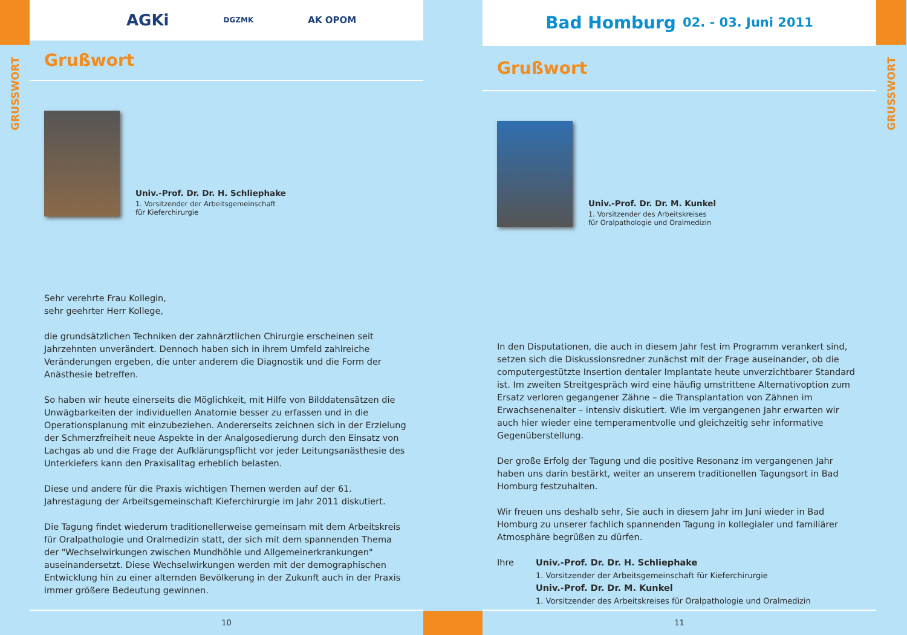GRUSSWORT
AGKi DGZMK AK OPOM
Grußwort
Univ.-Prof. Dr. Dr. H. Schliephake
1. Vorsitzender der Arbeitsgemeinschaft
für Kieferchirurgie
Sehr verehrte Frau Kollegin,
sehr geehrter Herr Kollege,
die grundsätzlichen Techniken der zahnärztlichen Chirurgie erscheinen seit Jahrzehnten unverändert. Dennoch haben sich in ihrem Umfeld zahlreiche Veränderungen ergeben, die unter anderem die Diagnostik und die Form der Anästhesie betreffen.
So haben wir heute einerseits die Möglichkeit, mit Hilfe von Bilddatensätzen die Unwägbarkeiten der individuellen Anatomie besser zu erfassen und in die Operationsplanung mit einzubeziehen. Andererseits zeichnen sich in der Erzielung der Schmerzfreiheit neue Aspekte in der Analgosedierung durch den Einsatz von Lachgas ab und die Frage der Aufklärungspflicht vor jeder Leitungsanästhesie des Unterkiefers kann den Praxisalltag erheblich belasten.
Diese und andere für die Praxis wichtigen Themen werden auf der 61. Jahrestagung der Arbeitsgemeinschaft Kieferchirurgie im Jahr 2011 diskutiert.
Die Tagung findet wiederum traditionellerweise gemeinsam mit dem Arbeitskreis für Oralpathologie und Oralmedizin statt, der sich mit dem spannenden Thema der "Wechselwirkungen zwischen Mundhöhle und Allgemeinerkrankungen" auseinandersetzt. Diese Wechselwirkungen werden mit der demographischen Entwicklung hin zu einer alternden Bevölkerung in der Zukunft auch in der Praxis immer größere Bedeutung gewinnen.
10
Bad Homburg 02. - 03. Juni 2011
Grußwort
Univ.-Prof. Dr. Dr. M. Kunkel
1. Vorsitzender des Arbeitskreises
für Oralpathologie und Oralmedizin
In den Disputationen, die auch in diesem Jahr fest im Programm verankert sind, setzen sich die Diskussionsredner zunächst mit der Frage auseinander, ob die computergestützte Insertion dentaler Implantate heute unverzichtbarer Standard ist. Im zweiten Streitgespräch wird eine häufig umstrittene Alternativoption zum Ersatz verloren gegangener Zähne – die Transplantation von Zähnen im Erwachsenenalter – intensiv diskutiert. Wie im vergangenen Jahr erwarten wir auch hier wieder eine temperamentvolle und gleichzeitig sehr informative Gegenüberstellung.
Der große Erfolg der Tagung und die positive Resonanz im vergangenen Jahr haben uns darin bestärkt, weiter an unserem traditionellen Tagungsort in Bad Homburg festzuhalten.
Wir freuen uns deshalb sehr, Sie auch in diesem Jahr im Juni wieder in Bad Homburg zu unserer fachlich spannenden Tagung in kollegialer und familiärer Atmosphäre begrüßen zu dürfen.
Ihre Univ.-Prof. Dr. Dr. H. Schliephake
1. Vorsitzender der Arbeitsgemeinschaft für Kieferchirurgie
Univ.-Prof. Dr. Dr. M. Kunkel
1. Vorsitzender des Arbeitskreises für Oralpathologie und Oralmedizin
11
GRUSSWORT